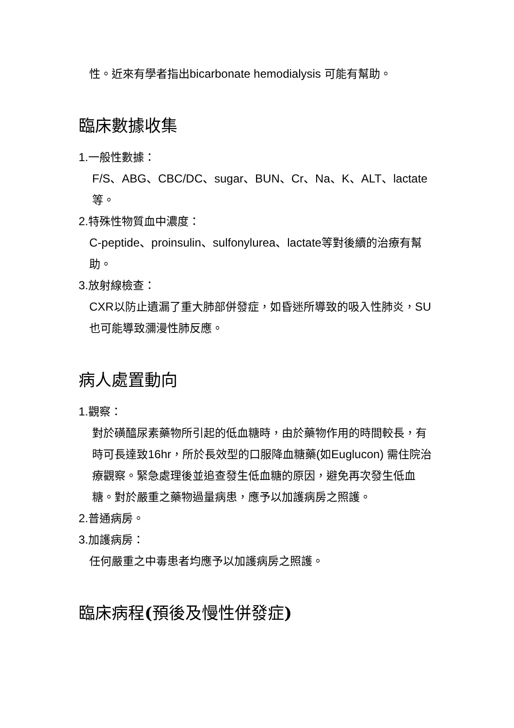性。近來有學者指出bicarbonate hemodialysis 可能有幫助。
臨床數據收集
1. 一般性數據：
F/S、ABG、CBC/DC、sugar、BUN、Cr、Na、K、ALT、lactate等。
2. 特殊性物質血中濃度：
C-peptide、proinsulin、sulfonylurea、lactate等對後續的治療有幫助。
3. 放射線檢查：
CXR以防止遺漏了重大肺部併發症，如昏迷所導致的吸入性肺炎，SU也可能導致瀰漫性肺反應。
病人處置動向
1. 觀察：
對於磺醯尿素藥物所引起的低血糖時，由於藥物作用的時間較長，有時可長達致16hr，所於長效型的口服降血糖藥(如Euglucon) 需住院治療觀察。緊急處理後並追查發生低血糖的原因，避免再次發生低血糖。對於嚴重之藥物過量病患，應予以加護病房之照護。
2. 普通病房。
3. 加護病房：
任何嚴重之中毒患者均應予以加護病房之照護。
臨床病程(預後及慢性併發症)